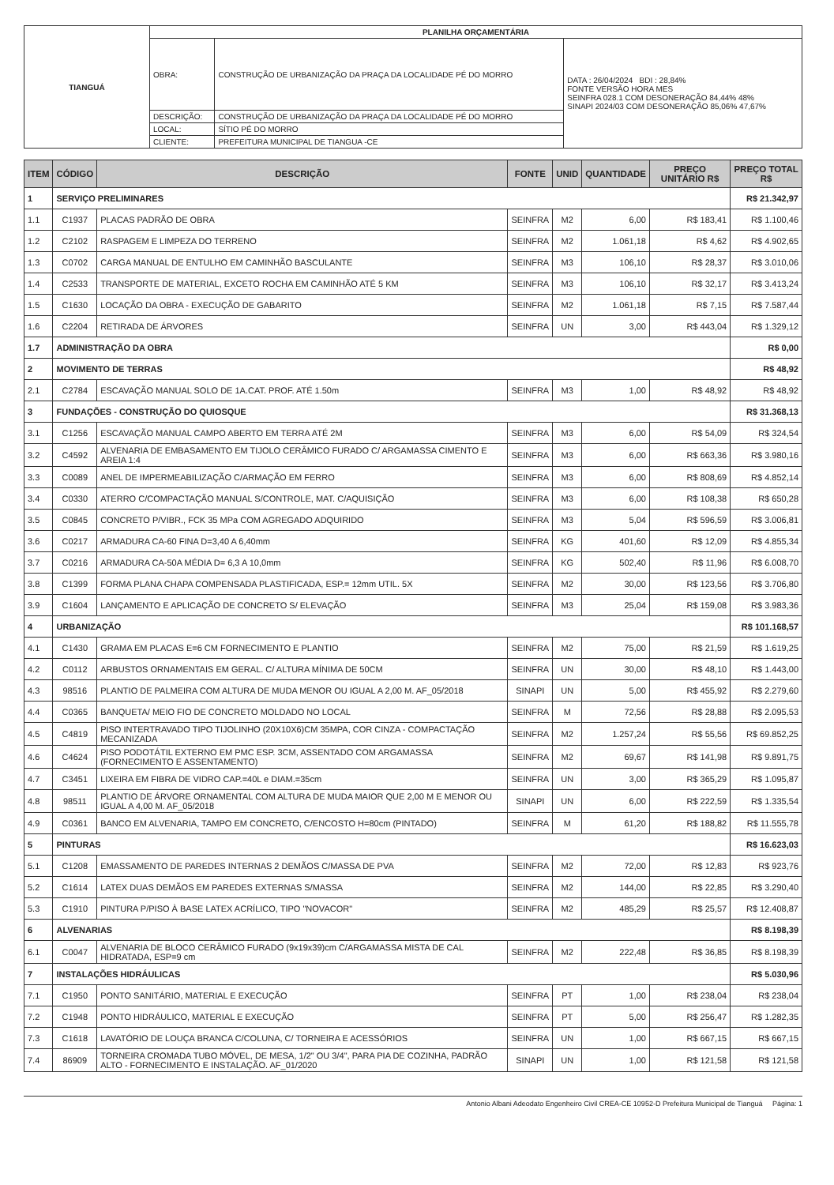| TIANGUÁ | PLANILHA ORÇAMENTÁRIA | | |
| | OBRA: | CONSTRUÇÃO DE URBANIZAÇÃO DA PRAÇA DA LOCALIDADE PÉ DO MORRO | DATA : 26/04/2024 BDI : 28,84% FONTE VERSÃO HORA MES SEINFRA 028.1 COM DESONERAÇÃO 84,44% 48% SINAPI 2024/03 COM DESONERAÇÃO 85,06% 47,67% |
| | DESCRIÇÃO: | CONSTRUÇÃO DE URBANIZAÇÃO DA PRAÇA DA LOCALIDADE PÉ DO MORRO | |
| | LOCAL: | SÍTIO PÉ DO MORRO | |
| | CLIENTE: | PREFEITURA MUNICIPAL DE TIANGUA -CE | |
| ITEM | CÓDIGO | DESCRIÇÃO | FONTE | UNID | QUANTIDADE | PREÇO UNITÁRIO R$ | PREÇO TOTAL R$ |
| --- | --- | --- | --- | --- | --- | --- | --- |
| 1 | SERVIÇO PRELIMINARES | | | | | | R$ 21.342,97 |
| 1.1 | C1937 | PLACAS PADRÃO DE OBRA | SEINFRA | M2 | 6,00 | R$ 183,41 | R$ 1.100,46 |
| 1.2 | C2102 | RASPAGEM E LIMPEZA DO TERRENO | SEINFRA | M2 | 1.061,18 | R$ 4,62 | R$ 4.902,65 |
| 1.3 | C0702 | CARGA MANUAL DE ENTULHO EM CAMINHÃO BASCULANTE | SEINFRA | M3 | 106,10 | R$ 28,37 | R$ 3.010,06 |
| 1.4 | C2533 | TRANSPORTE DE MATERIAL, EXCETO ROCHA EM CAMINHÃO ATÉ 5 KM | SEINFRA | M3 | 106,10 | R$ 32,17 | R$ 3.413,24 |
| 1.5 | C1630 | LOCAÇÃO DA OBRA - EXECUÇÃO DE GABARITO | SEINFRA | M2 | 1.061,18 | R$ 7,15 | R$ 7.587,44 |
| 1.6 | C2204 | RETIRADA DE ÁRVORES | SEINFRA | UN | 3,00 | R$ 443,04 | R$ 1.329,12 |
| 1.7 | ADMINISTRAÇÃO DA OBRA | | | | | | R$ 0,00 |
| 2 | MOVIMENTO DE TERRAS | | | | | | R$ 48,92 |
| 2.1 | C2784 | ESCAVAÇÃO MANUAL SOLO DE 1A.CAT. PROF. ATÉ 1.50m | SEINFRA | M3 | 1,00 | R$ 48,92 | R$ 48,92 |
| 3 | FUNDAÇÕES - CONSTRUÇÃO DO QUIOSQUE | | | | | | R$ 31.368,13 |
| 3.1 | C1256 | ESCAVAÇÃO MANUAL CAMPO ABERTO EM TERRA ATÉ 2M | SEINFRA | M3 | 6,00 | R$ 54,09 | R$ 324,54 |
| 3.2 | C4592 | ALVENARIA DE EMBASAMENTO EM TIJOLO CERÂMICO FURADO C/ ARGAMASSA CIMENTO E AREIA 1:4 | SEINFRA | M3 | 6,00 | R$ 663,36 | R$ 3.980,16 |
| 3.3 | C0089 | ANEL DE IMPERMEABILIZAÇÃO C/ARMAÇÃO EM FERRO | SEINFRA | M3 | 6,00 | R$ 808,69 | R$ 4.852,14 |
| 3.4 | C0330 | ATERRO C/COMPACTAÇÃO MANUAL S/CONTROLE, MAT. C/AQUISIÇÃO | SEINFRA | M3 | 6,00 | R$ 108,38 | R$ 650,28 |
| 3.5 | C0845 | CONCRETO P/VIBR., FCK 35 MPa COM AGREGADO ADQUIRIDO | SEINFRA | M3 | 5,04 | R$ 596,59 | R$ 3.006,81 |
| 3.6 | C0217 | ARMADURA CA-60 FINA D=3,40 A 6,40mm | SEINFRA | KG | 401,60 | R$ 12,09 | R$ 4.855,34 |
| 3.7 | C0216 | ARMADURA CA-50A MÉDIA D= 6,3 A 10,0mm | SEINFRA | KG | 502,40 | R$ 11,96 | R$ 6.008,70 |
| 3.8 | C1399 | FORMA PLANA CHAPA COMPENSADA PLASTIFICADA, ESP.= 12mm UTIL. 5X | SEINFRA | M2 | 30,00 | R$ 123,56 | R$ 3.706,80 |
| 3.9 | C1604 | LANÇAMENTO E APLICAÇÃO DE CONCRETO S/ ELEVAÇÃO | SEINFRA | M3 | 25,04 | R$ 159,08 | R$ 3.983,36 |
| 4 | URBANIZAÇÃO | | | | | | R$ 101.168,57 |
| 4.1 | C1430 | GRAMA EM PLACAS E=6 CM FORNECIMENTO E PLANTIO | SEINFRA | M2 | 75,00 | R$ 21,59 | R$ 1.619,25 |
| 4.2 | C0112 | ARBUSTOS ORNAMENTAIS EM GERAL. C/ ALTURA MÍNIMA DE 50CM | SEINFRA | UN | 30,00 | R$ 48,10 | R$ 1.443,00 |
| 4.3 | 98516 | PLANTIO DE PALMEIRA COM ALTURA DE MUDA MENOR OU IGUAL A 2,00 M. AF_05/2018 | SINAPI | UN | 5,00 | R$ 455,92 | R$ 2.279,60 |
| 4.4 | C0365 | BANQUETA/ MEIO FIO DE CONCRETO MOLDADO NO LOCAL | SEINFRA | M | 72,56 | R$ 28,88 | R$ 2.095,53 |
| 4.5 | C4819 | PISO INTERTRAVADO TIPO TIJOLINHO (20X10X6)CM 35MPA, COR CINZA - COMPACTAÇÃO MECANIZADA | SEINFRA | M2 | 1.257,24 | R$ 55,56 | R$ 69.852,25 |
| 4.6 | C4624 | PISO PODOTÁTIL EXTERNO EM PMC ESP. 3CM, ASSENTADO COM ARGAMASSA (FORNECIMENTO E ASSENTAMENTO) | SEINFRA | M2 | 69,67 | R$ 141,98 | R$ 9.891,75 |
| 4.7 | C3451 | LIXEIRA EM FIBRA DE VIDRO CAP.=40L e DIAM.=35cm | SEINFRA | UN | 3,00 | R$ 365,29 | R$ 1.095,87 |
| 4.8 | 98511 | PLANTIO DE ÁRVORE ORNAMENTAL COM ALTURA DE MUDA MAIOR QUE 2,00 M E MENOR OU IGUAL A 4,00 M. AF_05/2018 | SINAPI | UN | 6,00 | R$ 222,59 | R$ 1.335,54 |
| 4.9 | C0361 | BANCO EM ALVENARIA, TAMPO EM CONCRETO, C/ENCOSTO H=80cm (PINTADO) | SEINFRA | M | 61,20 | R$ 188,82 | R$ 11.555,78 |
| 5 | PINTURAS | | | | | | R$ 16.623,03 |
| 5.1 | C1208 | EMASSAMENTO DE PAREDES INTERNAS 2 DEMÃOS C/MASSA DE PVA | SEINFRA | M2 | 72,00 | R$ 12,83 | R$ 923,76 |
| 5.2 | C1614 | LATEX DUAS DEMÃOS EM PAREDES EXTERNAS S/MASSA | SEINFRA | M2 | 144,00 | R$ 22,85 | R$ 3.290,40 |
| 5.3 | C1910 | PINTURA P/PISO À BASE LATEX ACRÍLICO, TIPO "NOVACOR" | SEINFRA | M2 | 485,29 | R$ 25,57 | R$ 12.408,87 |
| 6 | ALVENARIAS | | | | | | R$ 8.198,39 |
| 6.1 | C0047 | ALVENARIA DE BLOCO CERÂMICO FURADO (9x19x39)cm C/ARGAMASSA MISTA DE CAL HIDRATADA, ESP=9 cm | SEINFRA | M2 | 222,48 | R$ 36,85 | R$ 8.198,39 |
| 7 | INSTALAÇÕES HIDRÁULICAS | | | | | | R$ 5.030,96 |
| 7.1 | C1950 | PONTO SANITÁRIO, MATERIAL E EXECUÇÃO | SEINFRA | PT | 1,00 | R$ 238,04 | R$ 238,04 |
| 7.2 | C1948 | PONTO HIDRÁULICO, MATERIAL E EXECUÇÃO | SEINFRA | PT | 5,00 | R$ 256,47 | R$ 1.282,35 |
| 7.3 | C1618 | LAVATÓRIO DE LOUÇA BRANCA C/COLUNA, C/ TORNEIRA E ACESSÓRIOS | SEINFRA | UN | 1,00 | R$ 667,15 | R$ 667,15 |
| 7.4 | 86909 | TORNEIRA CROMADA TUBO MÓVEL, DE MESA, 1/2" OU 3/4", PARA PIA DE COZINHA, PADRÃO ALTO - FORNECIMENTO E INSTALAÇÃO. AF_01/2020 | SINAPI | UN | 1,00 | R$ 121,58 | R$ 121,58 |
Antonio Albani Adeodato Engenheiro Civil CREA-CE 10952-D Prefeitura Municipal de Tianguá Página: 1